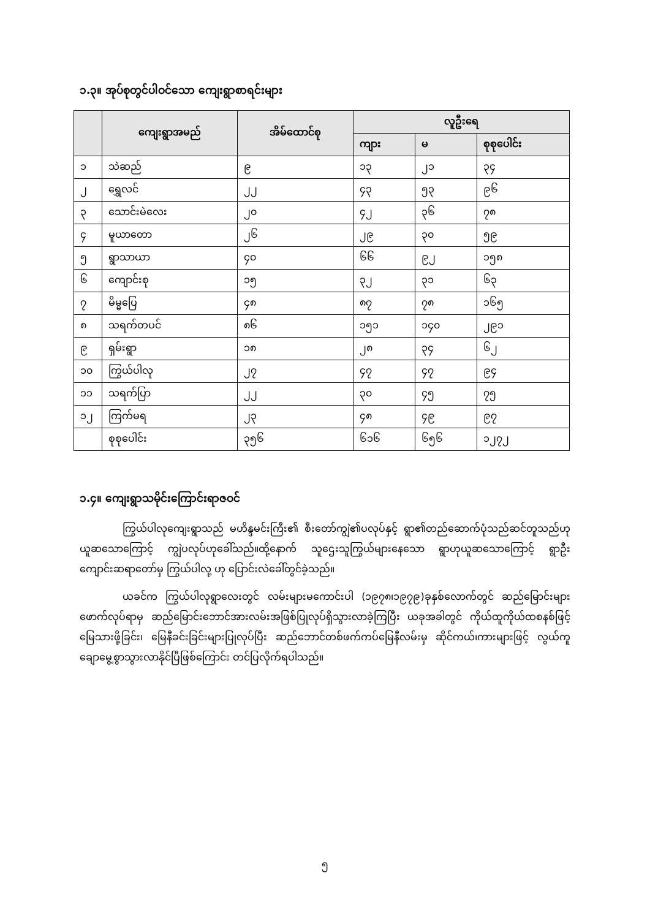၁.၃။ အုပ်စုတွင်ပါဝင်သော ကျေးရွာစာရင်းများ
| | ကျေးရွာအမည် | အိမ်ထောင်စု | လူဦးရေ | | |
| --- | --- | --- | --- | --- | --- |
| | | | ကျား | မ | စုစုပေါင်း |
| ၁ | သဲဆည် | ၉ | ၁၃ | ၂၁ | ၃၄ |
| ၂ | ရွှေလင် | ၂၂ | ၄၃ | ၅၃ | ၉၆ |
| ၃ | သောင်းမဲလေး | ၂၀ | ၄၂ | ၃၆ | ၇၈ |
| ၄ | မူယာတော | ၂၆ | ၂၉ | ၃၀ | ၅၉ |
| ၅ | ရွာသာယာ | ၄၀ | ၆၆ | ၉၂ | ၁၅၈ |
| ၆ | ကျောင်းစု | ၁၅ | ၃၂ | ၃၁ | ၆၃ |
| ၇ | မိမ္မပြေ | ၄၈ | ၈၇ | ၇၈ | ၁၆၅ |
| ၈ | သရက်တပင် | ၈၆ | ၁၅၁ | ၁၄၀ | ၂၉၁ |
| ၉ | ရှမ်းရွာ | ၁၈ | ၂၈ | ၃၄ | ၆၂ |
| ၁၀ | ကြွယ်ပါလု | ၂၇ | ၄၇ | ၄၇ | ၉၄ |
| ၁၁ | သရက်ပြာ | ၂၂ | ၃၀ | ၄၅ | ၇၅ |
| ၁၂ | ကြက်မရ | ၂၃ | ၄၈ | ၄၉ | ၉၇ |
| | စုစုပေါင်း | ၃၅၆ | ၆၁၆ | ၆၅၆ | ၁၂၇၂ |
၁.၄။ ကျေးရွာသမိုင်းကြောင်းရာဇဝင်
ကြွယ်ပါလုကျေးရွာသည် မဟိန္ဒမင်းကြီး၏ စီးတော်ကျွဲ၏ပလုပ်နှင့် ရွာ၏တည်ဆောက်ပုံသည်ဆင်တူသည်ဟု ယူဆသောကြောင့် ကျွဲပလုပ်ဟုခေါ်သည်။ထို့နောက် သူဌေးသူကြွယ်များနေသော ရွာဟုယူဆသောကြောင့် ရွာဦးကျောင်းဆရာတော်မှ ကြွယ်ပါလု့ ဟု ပြောင်းလဲခေါ်တွင်ခဲ့သည်။
ယခင်က ကြွယ်ပါလုရွာလေးတွင် လမ်းများမကောင်းပါ (၁၉၇၈၊၁၉၇၉)ခုနှစ်လောက်တွင် ဆည်မြောင်းများဖောက်လုပ်ရာမှ ဆည်မြောင်းဘောင်အားလမ်းအဖြစ်ပြုလုပ်ရှိသွားလာခဲ့ကြပြီး ယခုအခါတွင် ကိုယ်ထူကိုယ်ထစနစ်ဖြင့် မြေသားဖို့ခြင်း၊ မြေနီခင်းခြင်းများပြုလုပ်ပြီး ဆည်ဘောင်တစ်ဖက်ကပ်မြေနီလမ်းမှ ဆိုင်ကယ်၊ကားများဖြင့် လွယ်ကူချောမွေ့စွာသွားလာနိုင်ပြီဖြစ်ကြောင်း တင်ပြလိုက်ရပါသည်။
၅